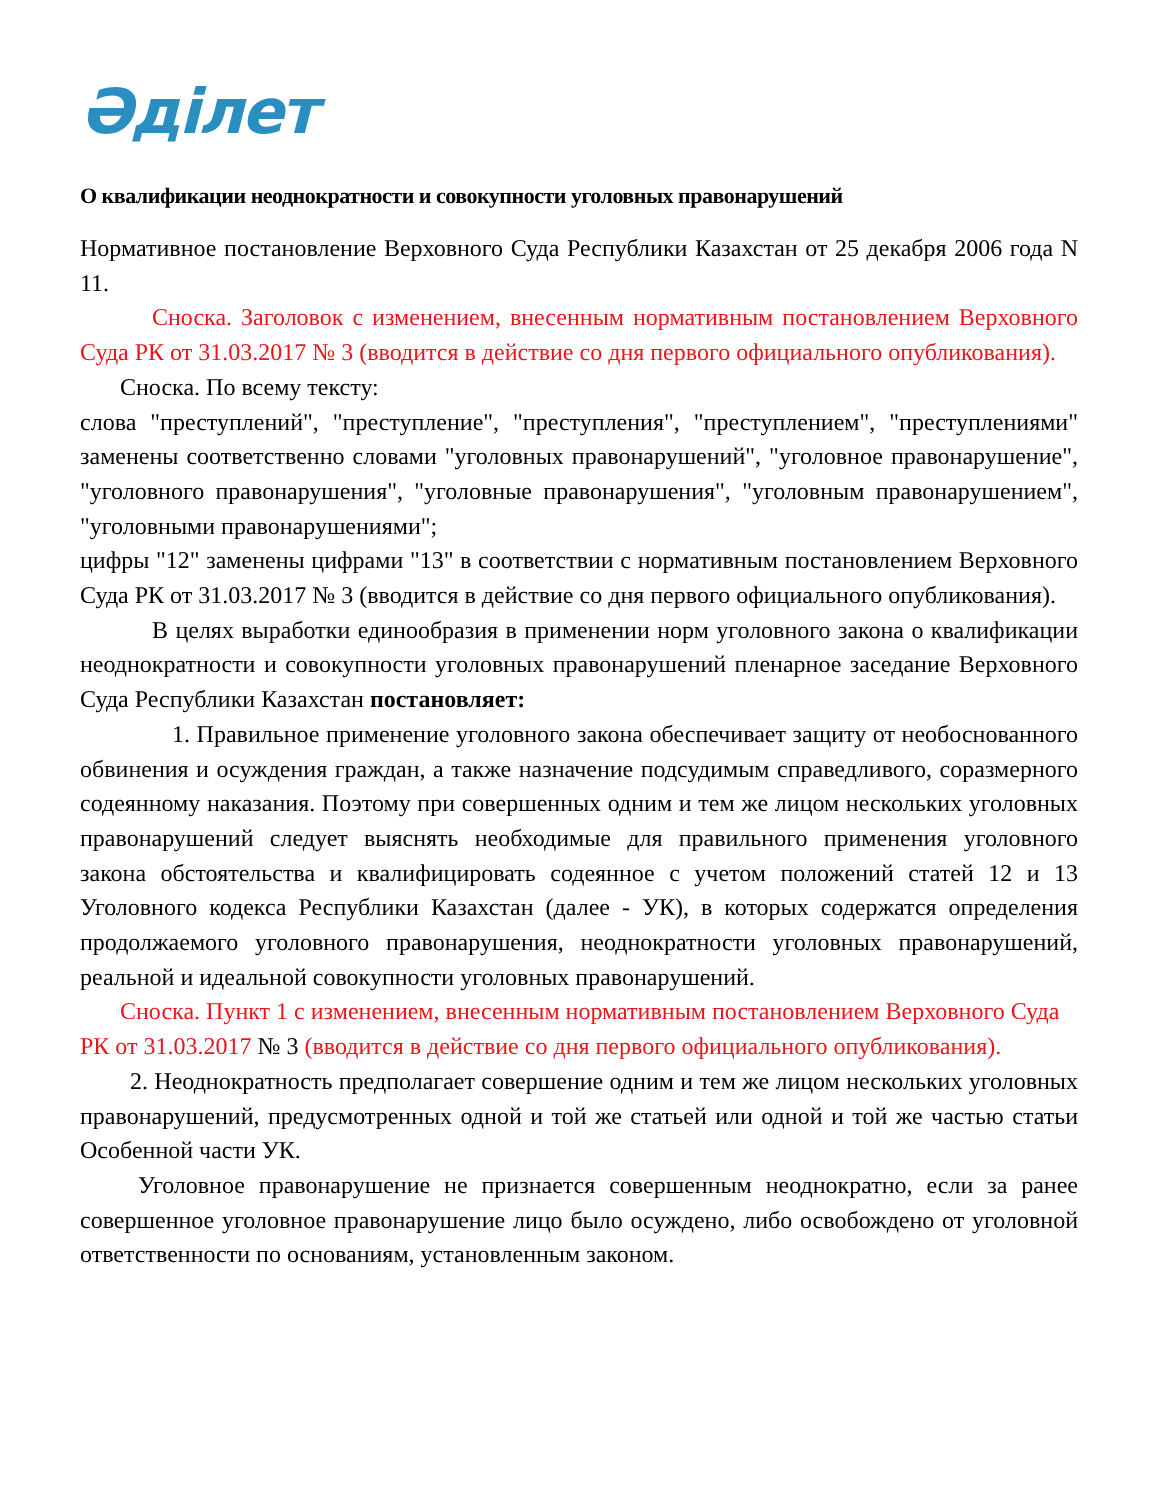Әділет
О квалификации неоднократности и совокупности уголовных правонарушений
Нормативное постановление Верховного Суда Республики Казахстан от 25 декабря 2006 года N 11.
Сноска. Заголовок с изменением, внесенным нормативным постановлением Верховного Суда РК от 31.03.2017 № 3 (вводится в действие со дня первого официального опубликования).
Сноска. По всему тексту:
слова "преступлений", "преступление", "преступления", "преступлением", "преступлениями" заменены соответственно словами "уголовных правонарушений", "уголовное правонарушение", "уголовного правонарушения", "уголовные правонарушения", "уголовным правонарушением", "уголовными правонарушениями";
цифры "12" заменены цифрами "13" в соответствии с нормативным постановлением Верховного Суда РК от 31.03.2017 № 3 (вводится в действие со дня первого официального опубликования).
В целях выработки единообразия в применении норм уголовного закона о квалификации неоднократности и совокупности уголовных правонарушений пленарное заседание Верховного Суда Республики Казахстан постановляет:
1. Правильное применение уголовного закона обеспечивает защиту от необоснованного обвинения и осуждения граждан, а также назначение подсудимым справедливого, соразмерного содеянному наказания. Поэтому при совершенных одним и тем же лицом нескольких уголовных правонарушений следует выяснять необходимые для правильного применения уголовного закона обстоятельства и квалифицировать содеянное с учетом положений статей 12 и 13 Уголовного кодекса Республики Казахстан (далее - УК), в которых содержатся определения продолжаемого уголовного правонарушения, неоднократности уголовных правонарушений, реальной и идеальной совокупности уголовных правонарушений.
Сноска. Пункт 1 с изменением, внесенным нормативным постановлением Верховного Суда РК от 31.03.2017 № 3 (вводится в действие со дня первого официального опубликования).
2. Неоднократность предполагает совершение одним и тем же лицом нескольких уголовных правонарушений, предусмотренных одной и той же статьей или одной и той же частью статьи Особенной части УК.
Уголовное правонарушение не признается совершенным неоднократно, если за ранее совершенное уголовное правонарушение лицо было осуждено, либо освобождено от уголовной ответственности по основаниям, установленным законом.